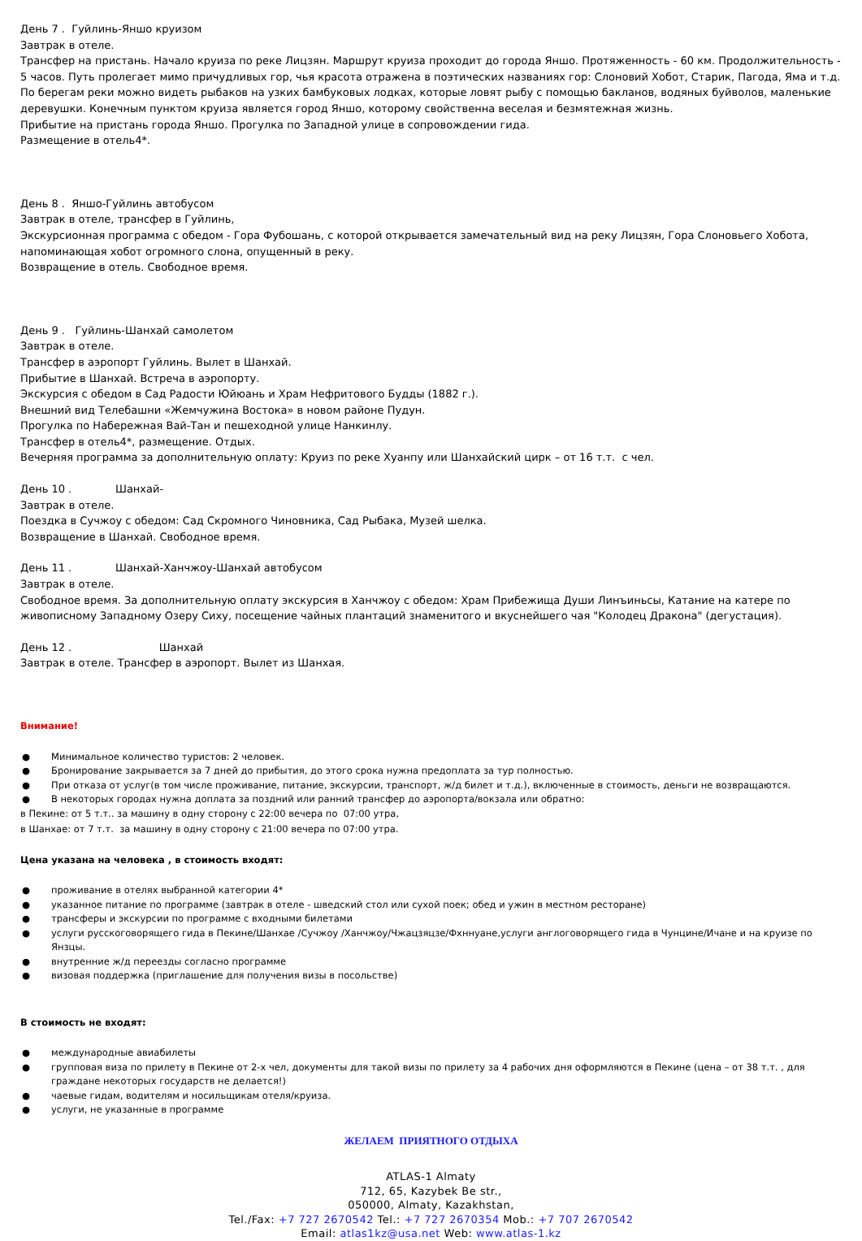День 7 . Гуйлинь-Яншо круизом
Завтрак в отеле.
Трансфер на пристань. Начало круиза по реке Лицзян. Маршрут круиза проходит до города Яншо. Протяженность - 60 км. Продолжительность - 5 часов. Путь пролегает мимо причудливых гор, чья красота отражена в поэтических названиях гор: Слоновий Хобот, Старик, Пагода, Яма и т.д. По берегам реки можно видеть рыбаков на узких бамбуковых лодках, которые ловят рыбу с помощью бакланов, водяных буйволов, маленькие деревушки. Конечным пунктом круиза является город Яншо, которому свойственна веселая и безмятежная жизнь.
Прибытие на пристань города Яншо. Прогулка по Западной улице в сопровождении гида.
Размещение в отель4*.
День 8 . Яншо-Гуйлинь автобусом
Завтрак в отеле, трансфер в Гуйлинь,
Экскурсионная программа с обедом - Гора Фубошань, с которой открывается замечательный вид на реку Лицзян, Гора Слоновьего Хобота, напоминающая хобот огромного слона, опущенный в реку.
Возвращение в отель. Свободное время.
День 9 . Гуйлинь-Шанхай самолетом
Завтрак в отеле.
Трансфер в аэропорт Гуйлинь. Вылет в Шанхай.
Прибытие в Шанхай. Встреча в аэропорту.
Экскурсия с обедом в Сад Радости Юйюань и Храм Нефритового Будды (1882 г.).
Внешний вид Телебашни «Жемчужина Востока» в новом районе Пудун.
Прогулка по Набережная Вай-Тан и пешеходной улице Нанкинлу.
Трансфер в отель4*, размещение. Отдых.
Вечерняя программа за дополнительную оплату: Круиз по реке Хуанпу или Шанхайский цирк – от 16 т.т. с чел.
День 10 . Шанхай-
Завтрак в отеле.
Поездка в Сучжоу с обедом: Сад Скромного Чиновника, Сад Рыбака, Музей шелка.
Возвращение в Шанхай. Свободное время.
День 11 . Шанхай-Ханчжоу-Шанхай автобусом
Завтрак в отеле.
Свободное время. За дополнительную оплату экскурсия в Ханчжоу с обедом: Храм Прибежища Души Линъиньсы, Катание на катере по живописному Западному Озеру Сиху, посещение чайных плантаций знаменитого и вкуснейшего чая "Колодец Дракона" (дегустация).
День 12 . Шанхай
Завтрак в отеле. Трансфер в аэропорт. Вылет из Шанхая.
Внимание!
● Минимальное количество туристов: 2 человек.
● Бронирование закрывается за 7 дней до прибытия, до этого срока нужна предоплата за тур полностью.
● При отказа от услуг(в том числе проживание, питание, экскурсии, транспорт, ж/д билет и т.д.), включенные в стоимость, деньги не возвращаются.
● В некоторых городах нужна доплата за поздний или ранний трансфер до аэропорта/вокзала или обратно:
в Пекине: от 5 т.т.. за машину в одну сторону с 22:00 вечера по 07:00 утра,
в Шанхае: от 7 т.т. за машину в одну сторону с 21:00 вечера по 07:00 утра.
Цена указана на человека , в стоимость входят:
● проживание в отелях выбранной категории 4*
● указанное питание по программе (завтрак в отеле - шведский стол или сухой поек; обед и ужин в местном ресторане)
● трансферы и экскурсии по программе с входными билетами
● услуги русскоговорящего гида в Пекине/Шанхае /Сучжоу /Ханчжоу/Чжацзяцзе/Фхннуане,услуги англоговорящего гида в Чунцине/Ичане и на круизе по Янзцы.
● внутренние ж/д переезды согласно программе
● визовая поддержка (приглашение для получения визы в посольстве)
В стоимость не входят:
● международные авиабилеты
● групповая виза по прилету в Пекине от 2-х чел, документы для такой визы по прилету за 4 рабочих дня оформляются в Пекине (цена – от 38 т.т. , для граждане некоторых государств не делается!)
● чаевые гидам, водителям и носильщикам отеля/круиза.
● услуги, не указанные в программе
ЖЕЛАЕМ ПРИЯТНОГО ОТДЫХА
ATLAS-1 Almaty
712, 65, Kazybek Be str.,
050000, Almaty, Kazakhstan,
Tel./Fax: +7 727 2670542 Tel.: +7 727 2670354 Mob.: +7 707 2670542
Email: atlas1kz@usa.net Web: www.atlas-1.kz